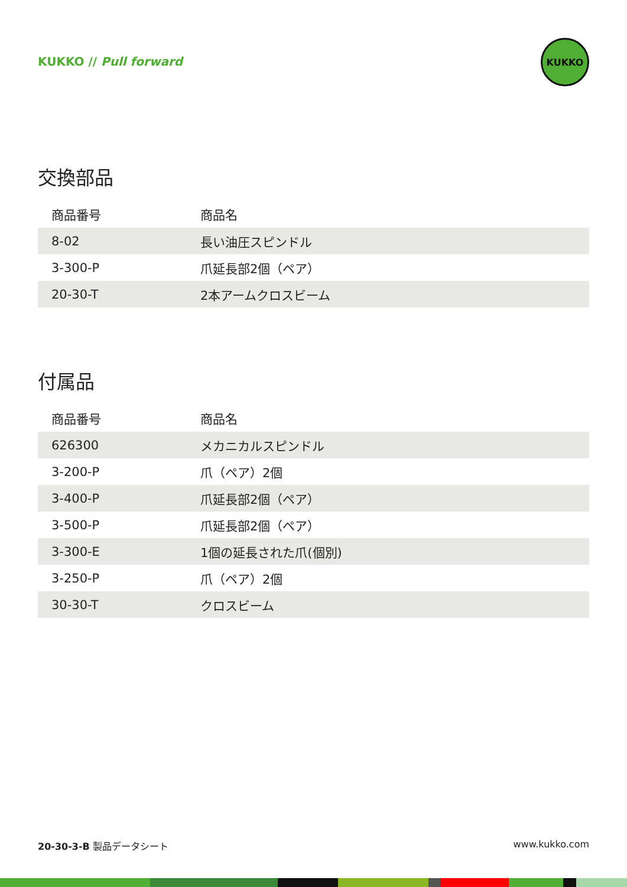KUKKO // Pull forward
KUKKO
交換部品
| 商品番号 | 商品名 |
| --- | --- |
| 8-02 | 長い油圧スピンドル |
| 3-300-P | 爪延長部2個（ペア） |
| 20-30-T | 2本アームクロスビーム |
付属品
| 商品番号 | 商品名 |
| --- | --- |
| 626300 | メカニカルスピンドル |
| 3-200-P | 爪（ペア）2個 |
| 3-400-P | 爪延長部2個（ペア） |
| 3-500-P | 爪延長部2個（ペア） |
| 3-300-E | 1個の延長された爪(個別) |
| 3-250-P | 爪（ペア）2個 |
| 30-30-T | クロスビーム |
20-30-3-B 製品データシート www.kukko.com